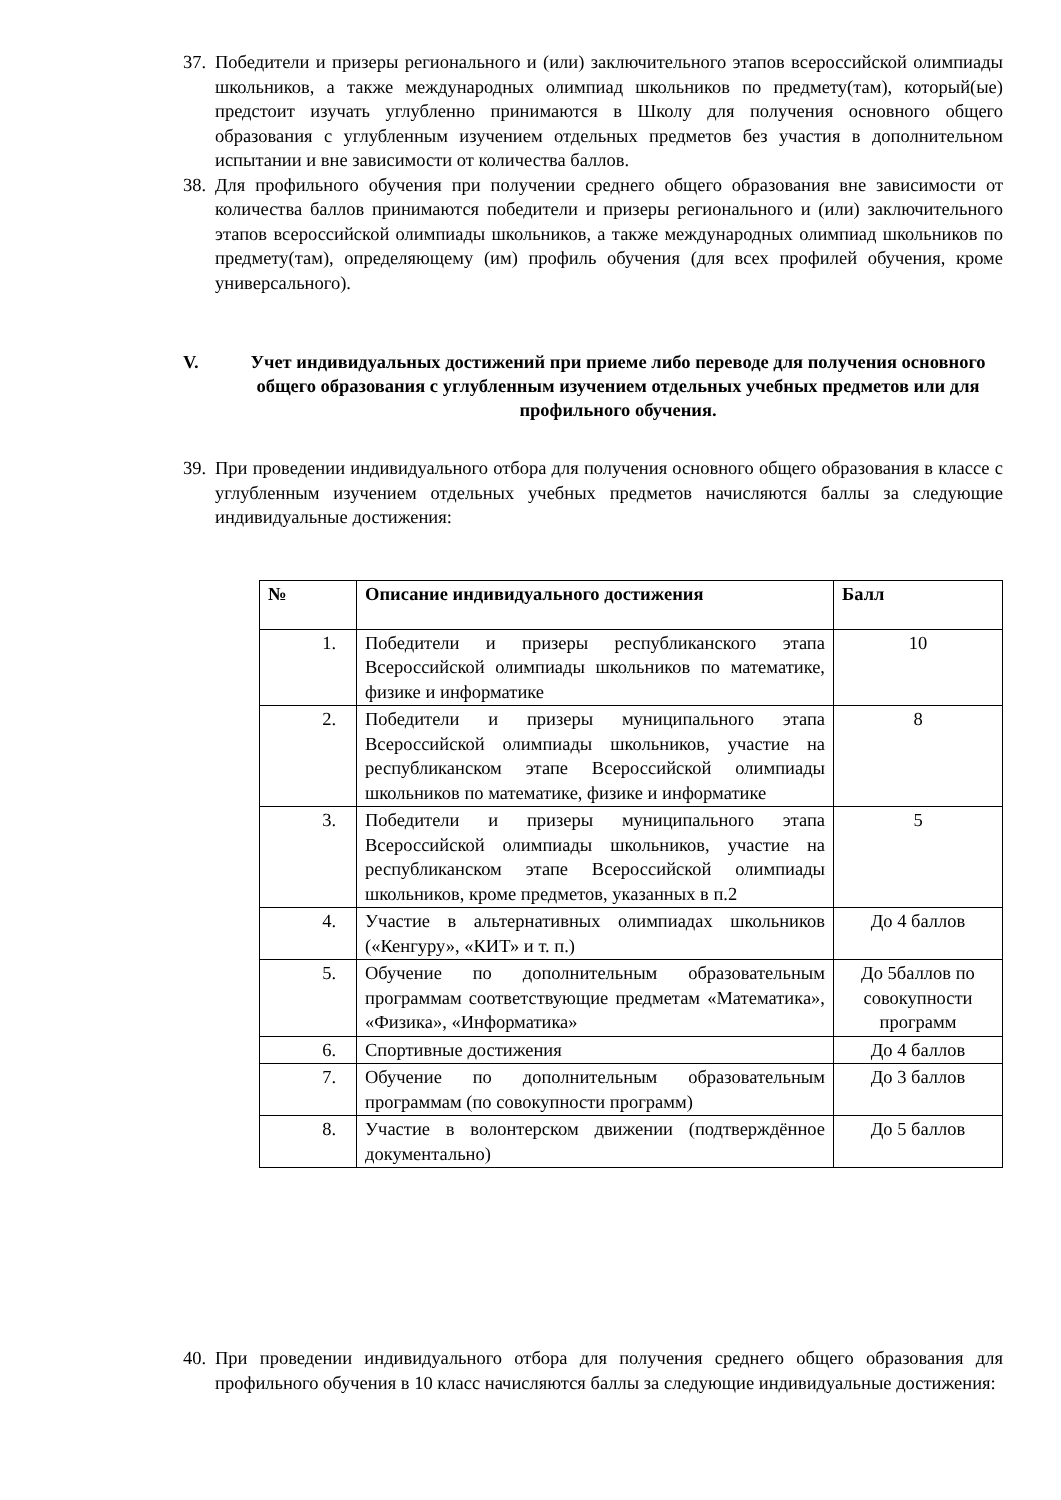37.
Победители и призеры регионального и (или) заключительного этапов всероссийской олимпиады школьников, а также международных олимпиад школьников по предмету(там), который(ые) предстоит изучать углубленно принимаются в Школу для получения основного общего образования с углубленным изучением отдельных предметов без участия в дополнительном испытании и вне зависимости от количества баллов.
38.
Для профильного обучения при получении среднего общего образования вне зависимости от количества баллов принимаются победители и призеры регионального и (или) заключительного этапов всероссийской олимпиады школьников, а также международных олимпиад школьников по предмету(там), определяющему (им) профиль обучения (для всех профилей обучения, кроме универсального).
V. Учет индивидуальных достижений при приеме либо переводе для получения основного общего образования с углубленным изучением отдельных учебных предметов или для профильного обучения.
39.
При проведении индивидуального отбора для получения основного общего образования в классе с углубленным изучением отдельных учебных предметов начисляются баллы за следующие индивидуальные достижения:
| № | Описание индивидуального достижения | Балл |
| --- | --- | --- |
| 1. | Победители и призеры республиканского этапа Всероссийской олимпиады школьников по математике, физике и информатике | 10 |
| 2. | Победители и призеры муниципального этапа Всероссийской олимпиады школьников, участие на республиканском этапе Всероссийской олимпиады школьников по математике, физике и информатике | 8 |
| 3. | Победители и призеры муниципального этапа Всероссийской олимпиады школьников, участие на республиканском этапе Всероссийской олимпиады школьников, кроме предметов, указанных в п.2 | 5 |
| 4. | Участие в альтернативных олимпиадах школьников («Кенгуру», «КИТ» и т. п.) | До 4 баллов |
| 5. | Обучение по дополнительным образовательным программам соответствующие предметам «Математика», «Физика», «Информатика» | До 5баллов по совокупности программ |
| 6. | Спортивные достижения | До 4 баллов |
| 7. | Обучение по дополнительным образовательным программам (по совокупности программ) | До 3 баллов |
| 8. | Участие в волонтерском движении (подтверждённое документально) | До 5 баллов |
40.
При проведении индивидуального отбора для получения среднего общего образования для профильного обучения в 10 класс начисляются баллы за следующие индивидуальные достижения: